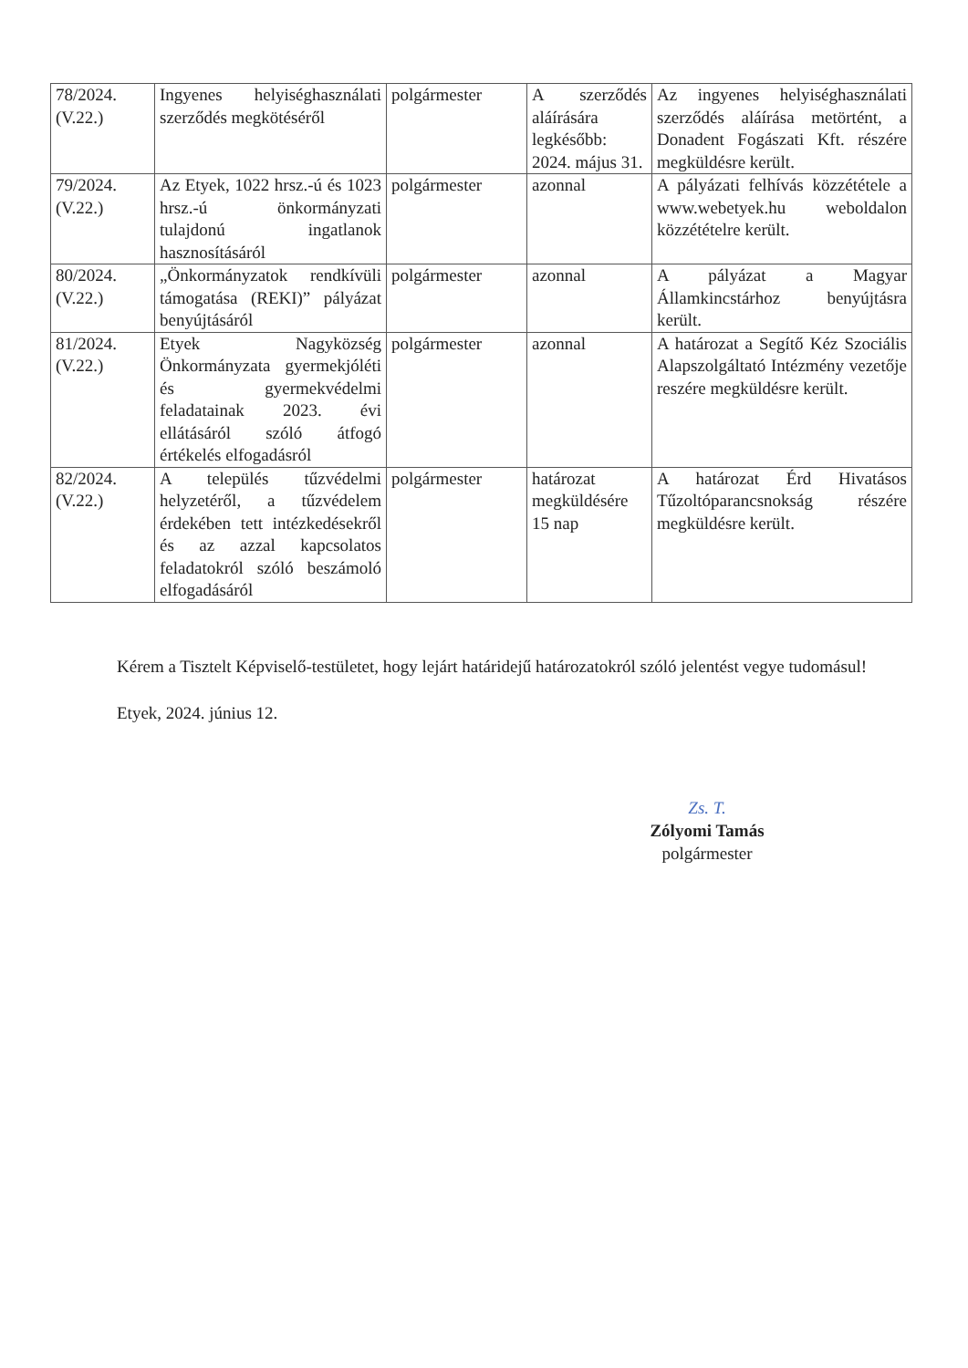| 78/2024. (V.22.) | Ingyenes helyiséghasználati szerződés megkötéséről | polgármester | A szerződés aláírására legkésőbb: 2024. május 31. | Az ingyenes helyiséghasználati szerződés aláírása metörtént, a Donadent Fogászati Kft. részére megküldésre került. |
| 79/2024. (V.22.) | Az Etyek, 1022 hrsz.-ú és 1023 hrsz.-ú önkormányzati tulajdonú ingatlanok hasznosításáról | polgármester | azonnal | A pályázati felhívás közzététele a www.webetyek.hu weboldalon közzétételre került. |
| 80/2024. (V.22.) | „Önkormányzatok rendkívüli támogatása (REKI)” pályázat benyújtásáról | polgármester | azonnal | A pályázat a Magyar Államkincstárhoz benyújtásra került. |
| 81/2024. (V.22.) | Etyek Nagyközség Önkormányzata gyermekjóléti és gyermekvédelmi feladatainak 2023. évi ellátásáról szóló átfogó értékelés elfogadásról | polgármester | azonnal | A határozat a Segítő Kéz Szociális Alapszolgáltató Intézmény vezetője reszére megküldésre került. |
| 82/2024. (V.22.) | A település tűzvédelmi helyzetéről, a tűzvédelem érdekében tett intézkedésekről és az azzal kapcsolatos feladatokról szóló beszámoló elfogadásáról | polgármester | határozat megküldésére 15 nap | A határozat Érd Hivatásos Tűzoltóparancsnokság részére megküldésre került. |
Kérem a Tisztelt Képviselő-testületet, hogy lejárt határidejű határozatokról szóló jelentést vegye tudomásul!
Etyek, 2024. június 12.
Zs. T.
Zólyomi Tamás
polgármester